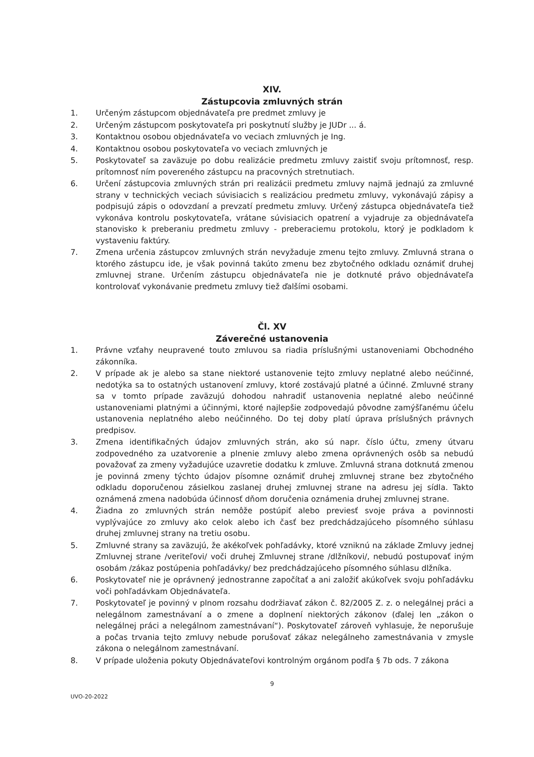XIV.
Zástupcovia zmluvných strán
1. Určeným zástupcom objednávateľa pre predmet zmluvy je
2. Určeným zástupcom poskytovateľa pri poskytnutí služby je JUDr ... á.
3. Kontaktnou osobou objednávateľa vo veciach zmluvných je Ing.
4. Kontaktnou osobou poskytovateľa vo veciach zmluvných je
5. Poskytovateľ sa zaväzuje po dobu realizácie predmetu zmluvy zaistiť svoju prítomnosť, resp. prítomnosť ním povereného zástupcu na pracovných stretnutiach.
6. Určení zástupcovia zmluvných strán pri realizácii predmetu zmluvy najmä jednajú za zmluvné strany v technických veciach súvisiacich s realizáciou predmetu zmluvy, vykonávajú zápisy a podpisujú zápis o odovzdaní a prevzatí predmetu zmluvy. Určený zástupca objednávateľa tiež vykonáva kontrolu poskytovateľa, vrátane súvisiacich opatrení a vyjadruje za objednávateľa stanovisko k preberaniu predmetu zmluvy - preberaciemu protokolu, ktorý je podkladom k vystaveniu faktúry.
7. Zmena určenia zástupcov zmluvných strán nevyžaduje zmenu tejto zmluvy. Zmluvná strana o ktorého zástupcu ide, je však povinná takúto zmenu bez zbytočného odkladu oznámiť druhej zmluvnej strane. Určením zástupcu objednávateľa nie je dotknuté právo objednávateľa kontrolovať vykonávanie predmetu zmluvy tiež ďalšími osobami.
Čl. XV
Záverečné ustanovenia
1. Právne vzťahy neupravené touto zmluvou sa riadia príslušnými ustanoveniami Obchodného zákonníka.
2. V prípade ak je alebo sa stane niektoré ustanovenie tejto zmluvy neplatné alebo neúčinné, nedotýka sa to ostatných ustanovení zmluvy, ktoré zostávajú platné a účinné. Zmluvné strany sa v tomto prípade zaväzujú dohodou nahradiť ustanovenia neplatné alebo neúčinné ustanoveniami platnými a účinnými, ktoré najlepšie zodpovedajú pôvodne zamýšľanému účelu ustanovenia neplatného alebo neúčinného. Do tej doby platí úprava príslušných právnych predpisov.
3. Zmena identifikačných údajov zmluvných strán, ako sú napr. číslo účtu, zmeny útvaru zodpovedného za uzatvorenie a plnenie zmluvy alebo zmena oprávnených osôb sa nebudú považovať za zmeny vyžadujúce uzavretie dodatku k zmluve. Zmluvná strana dotknutá zmenou je povinná zmeny týchto údajov písomne oznámiť druhej zmluvnej strane bez zbytočného odkladu doporučenou zásielkou zaslanej druhej zmluvnej strane na adresu jej sídla. Takto oznámená zmena nadobúda účinnosť dňom doručenia oznámenia druhej zmluvnej strane.
4. Žiadna zo zmluvných strán nemôže postúpiť alebo previesť svoje práva a povinnosti vyplývajúce zo zmluvy ako celok alebo ich časť bez predchádzajúceho písomného súhlasu druhej zmluvnej strany na tretiu osobu.
5. Zmluvné strany sa zaväzujú, že akékoľvek pohľadávky, ktoré vzniknú na základe Zmluvy jednej Zmluvnej strane /veriteľovi/ voči druhej Zmluvnej strane /dlžníkovi/, nebudú postupovať iným osobám /zákaz postúpenia pohľadávky/ bez predchádzajúceho písomného súhlasu dlžníka.
6. Poskytovateľ nie je oprávnený jednostranne započítať a ani založiť akúkoľvek svoju pohľadávku voči pohľadávkam Objednávateľa.
7. Poskytovateľ je povinný v plnom rozsahu dodržiavať zákon č. 82/2005 Z. z. o nelegálnej práci a nelegálnom zamestnávaní a o zmene a doplnení niektorých zákonov (ďalej len „zákon o nelegálnej práci a nelegálnom zamestnávaní“). Poskytovateľ zároveň vyhlasuje, že neporušuje a počas trvania tejto zmluvy nebude porušovať zákaz nelegálneho zamestnávania v zmysle zákona o nelegálnom zamestnávaní.
8. V prípade uloženia pokuty Objednávateľovi kontrolným orgánom podľa § 7b ods. 7 zákona
9
UVO-20-2022